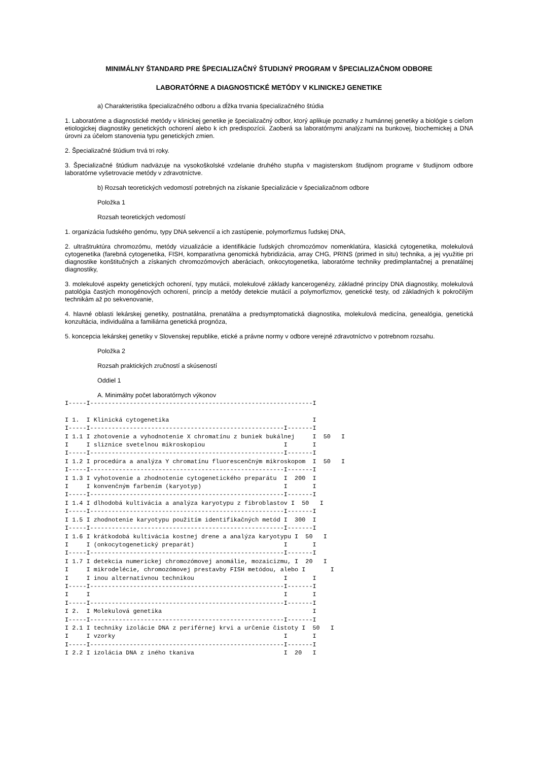MINIMÁLNY ŠTANDARD PRE ŠPECIALIZAČNÝ ŠTUDIJNÝ PROGRAM V ŠPECIALIZAČNOM ODBORE
LABORATÓRNE A DIAGNOSTICKÉ METÓDY V KLINICKEJ GENETIKE
a) Charakteristika špecializačného odboru a dĺžka trvania špecializačného štúdia
1. Laboratórne a diagnostické metódy v klinickej genetike je špecializačný odbor, ktorý aplikuje poznatky z humánnej genetiky a biológie s cieľom etiologickej diagnostiky genetických ochorení alebo k ich predispozícii. Zaoberá sa laboratórnymi analýzami na bunkovej, biochemickej a DNA úrovni za účelom stanovenia typu genetických zmien.
2. Špecializačné štúdium trvá tri roky.
3. Špecializačné štúdium nadväzuje na vysokoškolské vzdelanie druhého stupňa v magisterskom študijnom programe v študijnom odbore laboratórne vyšetrovacie metódy v zdravotníctve.
b) Rozsah teoretických vedomostí potrebných na získanie špecializácie v špecializačnom odbore
Položka 1
Rozsah teoretických vedomostí
1. organizácia ľudského genómu, typy DNA sekvencií a ich zastúpenie, polymorfizmus ľudskej DNA,
2. ultraštruktúra chromozómu, metódy vizualizácie a identifikácie ľudských chromozómov nomenklatúra, klasická cytogenetika, molekulová cytogenetika (farebná cytogenetika, FISH, komparatívna genomická hybridizácia, array CHG, PRINS (primed in situ) technika, a jej využitie pri diagnostike konštitučných a získaných chromozómových aberáciach, onkocytogenetika, laboratórne techniky predimplantačnej a prenatálnej diagnostiky,
3. molekulové aspekty genetických ochorení, typy mutácii, molekulové základy kancerogenézy, základné princípy DNA diagnostiky, molekulová patológia častých monogénových ochorení, princíp a metódy detekcie mutácií a polymorfizmov, genetické testy, od základných k pokročilým technikám až po sekvenovanie,
4. hlavné oblasti lekárskej genetiky, postnatálna, prenatálna a predsymptomatická diagnostika, molekulová medicína, genealógia, genetická konzultácia, individuálna a familiárna genetická prognóza,
5. koncepcia lekárskej genetiky v Slovenskej republike, etické a právne normy v odbore verejné zdravotníctvo v potrebnom rozsahu.
Položka 2
Rozsah praktických zručností a skúseností
Oddiel 1
A. Minimálny počet laboratórnych výkonov
I-----I--------------------------------------------------------------I

I 1.  I Klinická cytogenetika                                        I
I-----I------------------------------------------------------I-------I
I 1.1 I zhotovenie a vyhodnotenie X chromatínu z buniek bukálnej     I  50   I
I     I sliznice svetelnou mikroskopiou                      I       I
I-----I------------------------------------------------------I-------I
I 1.2 I procedúra a analýza Y chromatínu fluorescenčným mikroskopom  I  50   I
I-----I------------------------------------------------------I-------I
I 1.3 I vyhotovenie a zhodnotenie cytogenetického preparátu  I  200  I
I     I konvenčným farbením (karyotyp)                       I       I
I-----I------------------------------------------------------I-------I
I 1.4 I dlhodobá kultivácia a analýza karyotypu z fibroblastov I  50   I
I-----I------------------------------------------------------I-------I
I 1.5 I zhodnotenie karyotypu použitím identifikačných metód I  300  I
I-----I------------------------------------------------------I-------I
I 1.6 I krátkodobá kultivácia kostnej drene a analýza karyotypu I  50   I
I     I (onkocytogenetický preparát)                         I       I
I-----I------------------------------------------------------I-------I
I 1.7 I detekcia numerickej chromozómovej anomálie, mozaicizmu, I  20   I
I     I mikrodelécie, chromozómovej prestavby FISH metódou, alebo I       I
I     I inou alternatívnou technikou                         I       I
I-----I------------------------------------------------------I-------I
I     I                                                      I       I
I-----I------------------------------------------------------I-------I
I 2.  I Molekulová genetika                                          I
I-----I------------------------------------------------------I-------I
I 2.1 I techniky izolácie DNA z periférnej krvi a určenie čistoty I  50   I
I     I vzorky                                               I       I
I-----I------------------------------------------------------I-------I
I 2.2 I izolácia DNA z iného tkaniva                         I  20   I